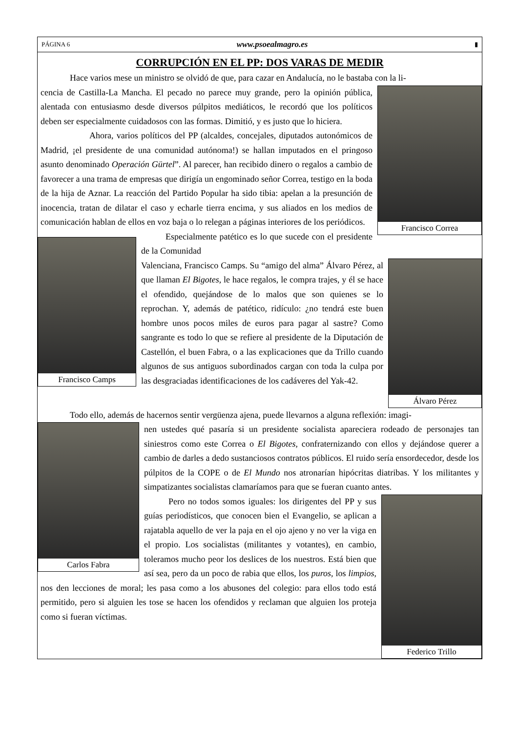PÁGINA 6 www.psoealmagro.es ▮
CORRUPCIÓN EN EL PP: DOS VARAS DE MEDIR
Hace varios mese un ministro se olvidó de que, para cazar en Andalucía, no le bastaba con la li-
Francisco Correa
cencia de Castilla-La Mancha. El pecado no parece muy grande, pero la opinión pública, alentada con entusiasmo desde diversos púlpitos mediáticos, le recordó que los políticos deben ser especialmente cuidadosos con las formas. Dimitió, y es justo que lo hiciera.
Ahora, varios políticos del PP (alcaldes, concejales, diputados autonómicos de Madrid, ¡el presidente de una comunidad autónoma!) se hallan imputados en el pringoso asunto denominado Operación Gürtel”. Al parecer, han recibido dinero o regalos a cambio de favorecer a una trama de empresas que dirigía un engominado señor Correa, testigo en la boda de la hija de Aznar. La reacción del Partido Popular ha sido tibia: apelan a la presunción de inocencia, tratan de dilatar el caso y echarle tierra encima, y sus aliados en los medios de comunicación hablan de ellos en voz baja o lo relegan a páginas interiores de los periódicos.
Francisco Camps
Especialmente patético es lo que sucede con el presidente de la Comunidad
Álvaro Pérez
Valenciana, Francisco Camps. Su “amigo del alma” Álvaro Pérez, al que llaman El Bigotes, le hace regalos, le compra trajes, y él se hace el ofendido, quejándose de lo malos que son quienes se lo reprochan. Y, además de patético, ridículo: ¿no tendrá este buen hombre unos pocos miles de euros para pagar al sastre? Como sangrante es todo lo que se refiere al presidente de la Diputación de Castellón, el buen Fabra, o a las explicaciones que da Trillo cuando algunos de sus antiguos subordinados cargan con toda la culpa por las desgraciadas identificaciones de los cadáveres del Yak-42.
Todo ello, además de hacernos sentir vergüenza ajena, puede llevarnos a alguna reflexión: imagi-
Carlos Fabra
nen ustedes qué pasaría si un presidente socialista apareciera rodeado de personajes tan siniestros como este Correa o El Bigotes, confraternizando con ellos y dejándose querer a cambio de darles a dedo sustanciosos contratos públicos. El ruido sería ensordecedor, desde los púlpitos de la COPE o de El Mundo nos atronarían hipócritas diatribas. Y los militantes y simpatizantes socialistas clamaríamos para que se fueran cuanto antes.
Federico Trillo
Pero no todos somos iguales: los dirigentes del PP y sus guías periodísticos, que conocen bien el Evangelio, se aplican a rajatabla aquello de ver la paja en el ojo ajeno y no ver la viga en el propio. Los socialistas (militantes y votantes), en cambio, toleramos mucho peor los deslices de los nuestros. Está bien que así sea, pero da un poco de rabia que ellos, los puros, los limpios, nos den lecciones de moral; les pasa como a los abusones del colegio: para ellos todo está permitido, pero si alguien les tose se hacen los ofendidos y reclaman que alguien los proteja como si fueran víctimas.